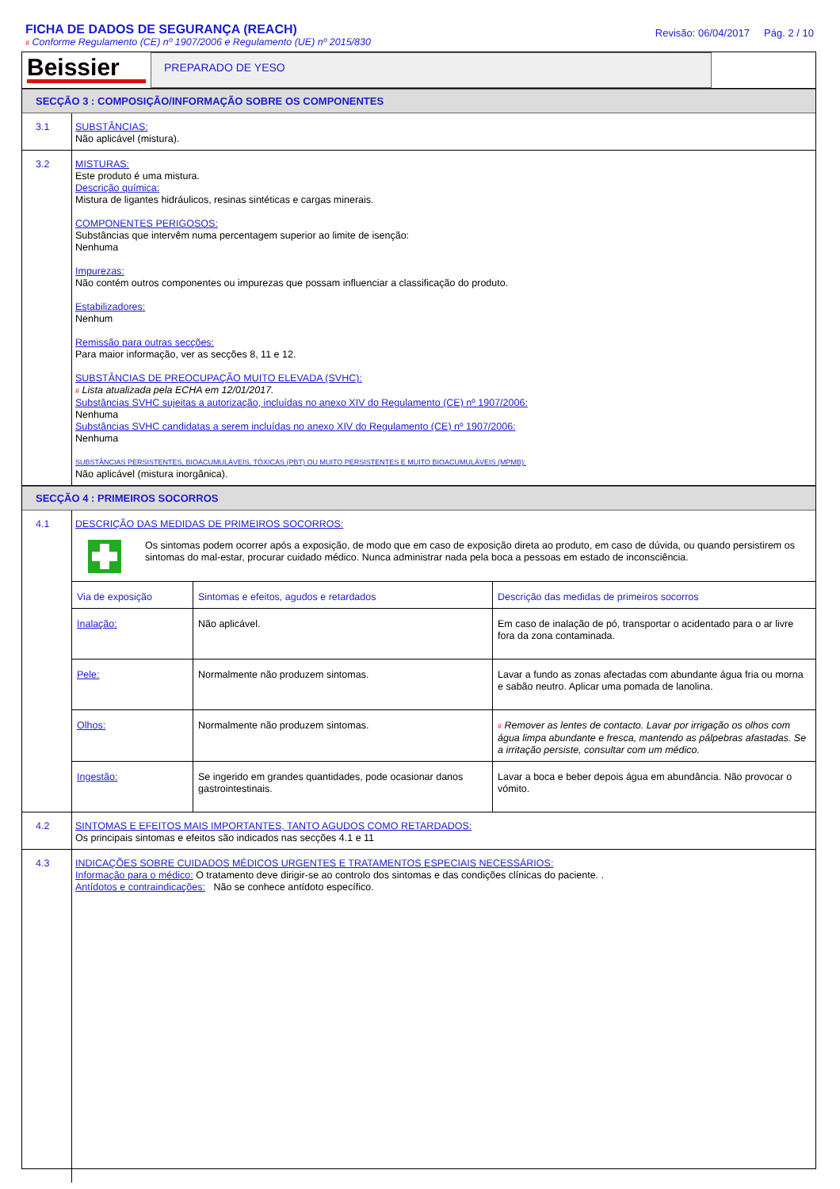FICHA DE DADOS DE SEGURANÇA (REACH)
# Conforme Regulamento (CE) nº 1907/2006 e Regulamento (UE) nº 2015/830
Revisão: 06/04/2017 Pág. 2 / 10
Beissier
PREPARADO DE YESO
SECÇÃO 3 : COMPOSIÇÃO/INFORMAÇÃO SOBRE OS COMPONENTES
3.1
SUBSTÂNCIAS:
Não aplicável (mistura).
3.2
MISTURAS:
Este produto é uma mistura.
Descrição química:
Mistura de ligantes hidráulicos, resinas sintéticas e cargas minerais.
COMPONENTES PERIGOSOS:
Substâncias que intervêm numa percentagem superior ao limite de isenção:
Nenhuma
Impurezas:
Não contém outros componentes ou impurezas que possam influenciar a classificação do produto.
Estabilizadores:
Nenhum
Remissão para outras secções:
Para maior informação, ver as secções 8, 11 e 12.
SUBSTÂNCIAS DE PREOCUPAÇÃO MUITO ELEVADA (SVHC):
# Lista atualizada pela ECHA em 12/01/2017.
Substâncias SVHC sujeitas a autorização, incluídas no anexo XIV do Regulamento (CE) nº 1907/2006:
Nenhuma
Substâncias SVHC candidatas a serem incluídas no anexo XIV do Regulamento (CE) nº 1907/2006:
Nenhuma
SUBSTÂNCIAS PERSISTENTES, BIOACUMULÁVEIS, TÓXICAS (PBT) OU MUITO PERSISTENTES E MUITO BIOACUMULÁVEIS (MPMB):
Não aplicável (mistura inorgânica).
SECÇÃO 4 : PRIMEIROS SOCORROS
4.1
DESCRIÇÃO DAS MEDIDAS DE PRIMEIROS SOCORROS:
Os sintomas podem ocorrer após a exposição, de modo que em caso de exposição direta ao produto, em caso de dúvida, ou quando persistirem os sintomas do mal-estar, procurar cuidado médico. Nunca administrar nada pela boca a pessoas em estado de inconsciência.
| Via de exposição | Sintomas e efeitos, agudos e retardados | Descrição das medidas de primeiros socorros |
| --- | --- | --- |
| Inalação: | Não aplicável. | Em caso de inalação de pó, transportar o acidentado para o ar livre fora da zona contaminada. |
| Pele: | Normalmente não produzem sintomas. | Lavar a fundo as zonas afectadas com abundante água fria ou morna e sabão neutro. Aplicar uma pomada de lanolina. |
| Olhos: | Normalmente não produzem sintomas. | # Remover as lentes de contacto. Lavar por irrigação os olhos com água limpa abundante e fresca, mantendo as pálpebras afastadas. Se a irritação persiste, consultar com um médico. |
| Ingestão: | Se ingerido em grandes quantidades, pode ocasionar danos gastrointestinais. | Lavar a boca e beber depois água em abundância. Não provocar o vómito. |
4.2
SINTOMAS E EFEITOS MAIS IMPORTANTES, TANTO AGUDOS COMO RETARDADOS:
Os principais sintomas e efeitos são indicados nas secções 4.1 e 11
4.3
INDICAÇÕES SOBRE CUIDADOS MÉDICOS URGENTES E TRATAMENTOS ESPECIAIS NECESSÁRIOS:
Informação para o médico: O tratamento deve dirigir-se ao controlo dos sintomas e das condições clínicas do paciente. .
Antídotos e contraindicações: Não se conhece antídoto específico.